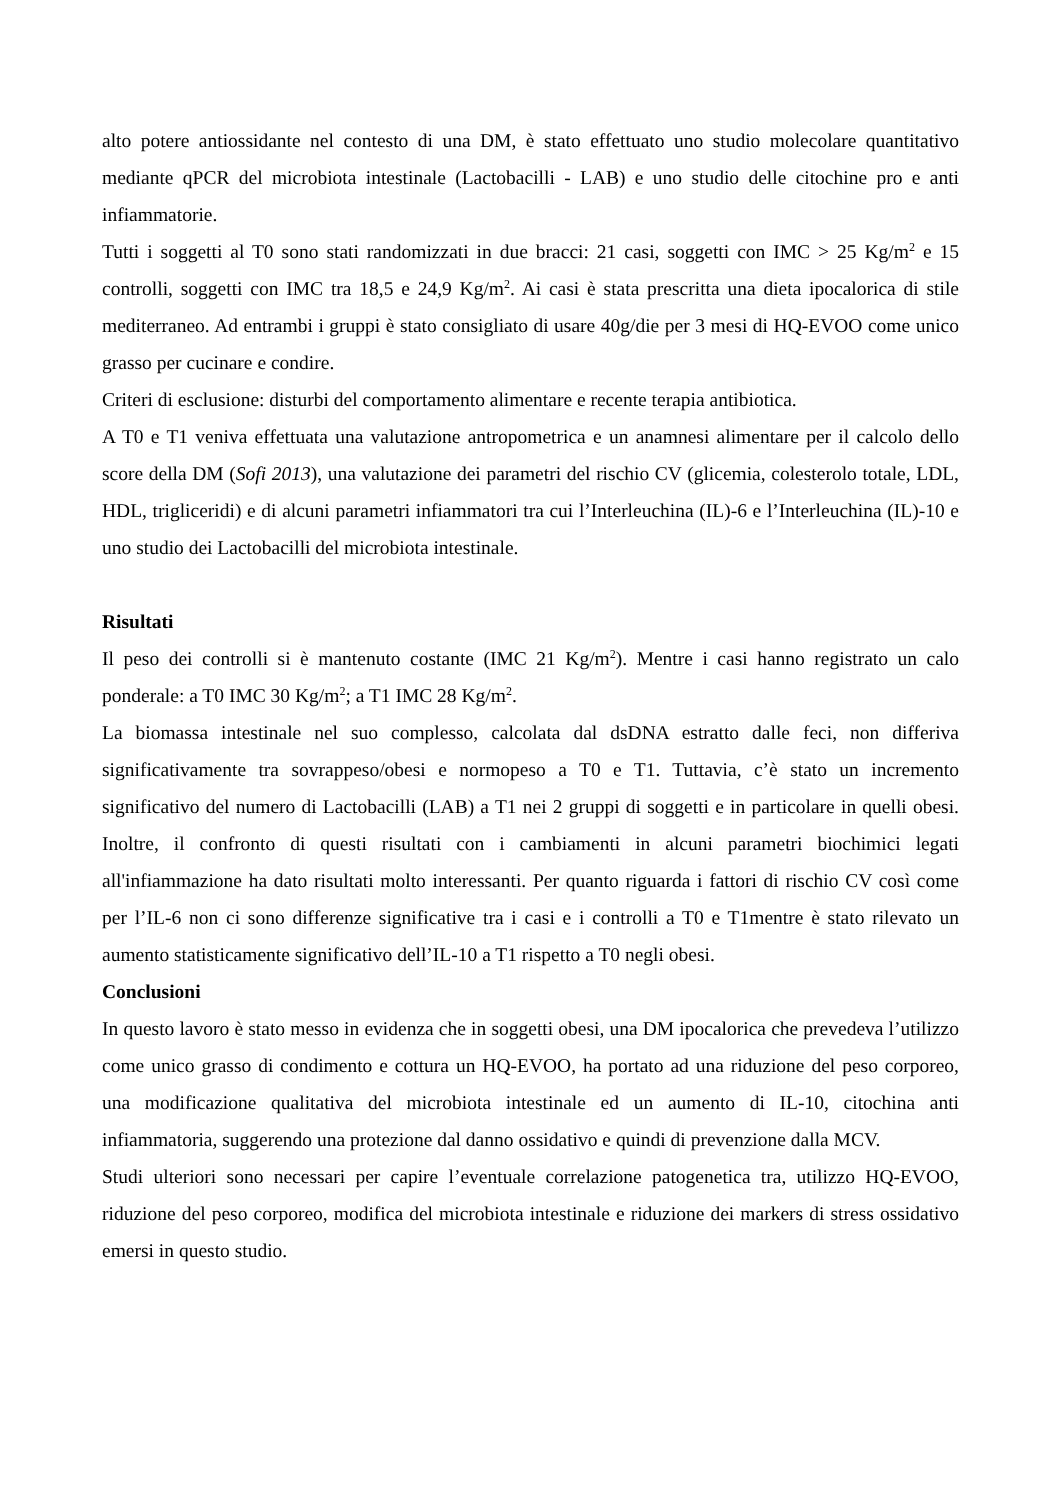alto potere antiossidante nel contesto di una DM, è stato effettuato uno studio molecolare quantitativo mediante qPCR del microbiota intestinale (Lactobacilli - LAB) e uno studio delle citochine pro e anti infiammatorie.
Tutti i soggetti al T0 sono stati randomizzati in due bracci: 21 casi, soggetti con IMC > 25 Kg/m<sup>2</sup> e 15 controlli, soggetti con IMC tra 18,5 e 24,9 Kg/m<sup>2</sup>. Ai casi è stata prescritta una dieta ipocalorica di stile mediterraneo. Ad entrambi i gruppi è stato consigliato di usare 40g/die per 3 mesi di HQ-EVOO come unico grasso per cucinare e condire.
Criteri di esclusione: disturbi del comportamento alimentare e recente terapia antibiotica.
A T0 e T1 veniva effettuata una valutazione antropometrica e un anamnesi alimentare per il calcolo dello score della DM (Sofi 2013), una valutazione dei parametri del rischio CV (glicemia, colesterolo totale, LDL, HDL, trigliceridi) e di alcuni parametri infiammatori tra cui l’Interleuchina (IL)-6 e l’Interleuchina (IL)-10 e uno studio dei Lactobacilli del microbiota intestinale.
Risultati
Il peso dei controlli si è mantenuto costante (IMC 21 Kg/m<sup>2</sup>). Mentre i casi hanno registrato un calo ponderale: a T0 IMC 30 Kg/m<sup>2</sup>; a T1 IMC 28 Kg/m<sup>2</sup>.
La biomassa intestinale nel suo complesso, calcolata dal dsDNA estratto dalle feci, non differiva significativamente tra sovrappeso/obesi e normopeso a T0 e T1. Tuttavia, c’è stato un incremento significativo del numero di Lactobacilli (LAB) a T1 nei 2 gruppi di soggetti e in particolare in quelli obesi. Inoltre, il confronto di questi risultati con i cambiamenti in alcuni parametri biochimici legati all'infiammazione ha dato risultati molto interessanti. Per quanto riguarda i fattori di rischio CV così come per l’IL-6 non ci sono differenze significative tra i casi e i controlli a T0 e T1mentre è stato rilevato un aumento statisticamente significativo dell’IL-10 a T1 rispetto a T0 negli obesi.
Conclusioni
In questo lavoro è stato messo in evidenza che in soggetti obesi, una DM ipocalorica che prevedeva l’utilizzo come unico grasso di condimento e cottura un HQ-EVOO, ha portato ad una riduzione del peso corporeo, una modificazione qualitativa del microbiota intestinale ed un aumento di IL-10, citochina anti infiammatoria, suggerendo una protezione dal danno ossidativo e quindi di prevenzione dalla MCV.
Studi ulteriori sono necessari per capire l’eventuale correlazione patogenetica tra, utilizzo HQ-EVOO, riduzione del peso corporeo, modifica del microbiota intestinale e riduzione dei markers di stress ossidativo emersi in questo studio.